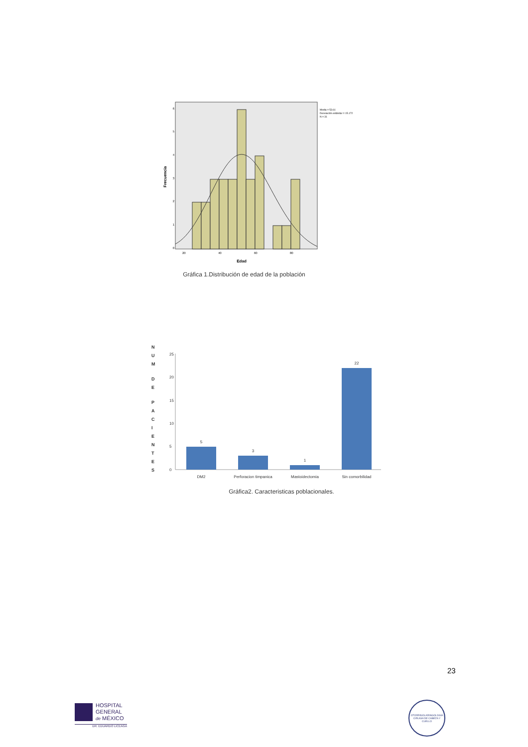0
1
2
3
4
5
6
20
40
60
80
Edad
Frecuencia
Media = 53.61
Desviación estándar = 15.172
N = 31
Gráfica 1.Distribución de edad de la población
N U M D E P A C I E N T E S
25
20
15
10
5
0
5
3
1
22
DM2
Perforacion timpanica
Mastoidectomia
Sin comorbilidad
Gráfica2. Caracteristicas poblacionales.
23
HOSPITAL
GENERAL
de MÉXICO
DR. EDUARDO LICEAGA
OTORRINOLARINGOLOGÍA
CIRUGÍA DE CABEZA Y CUELLO